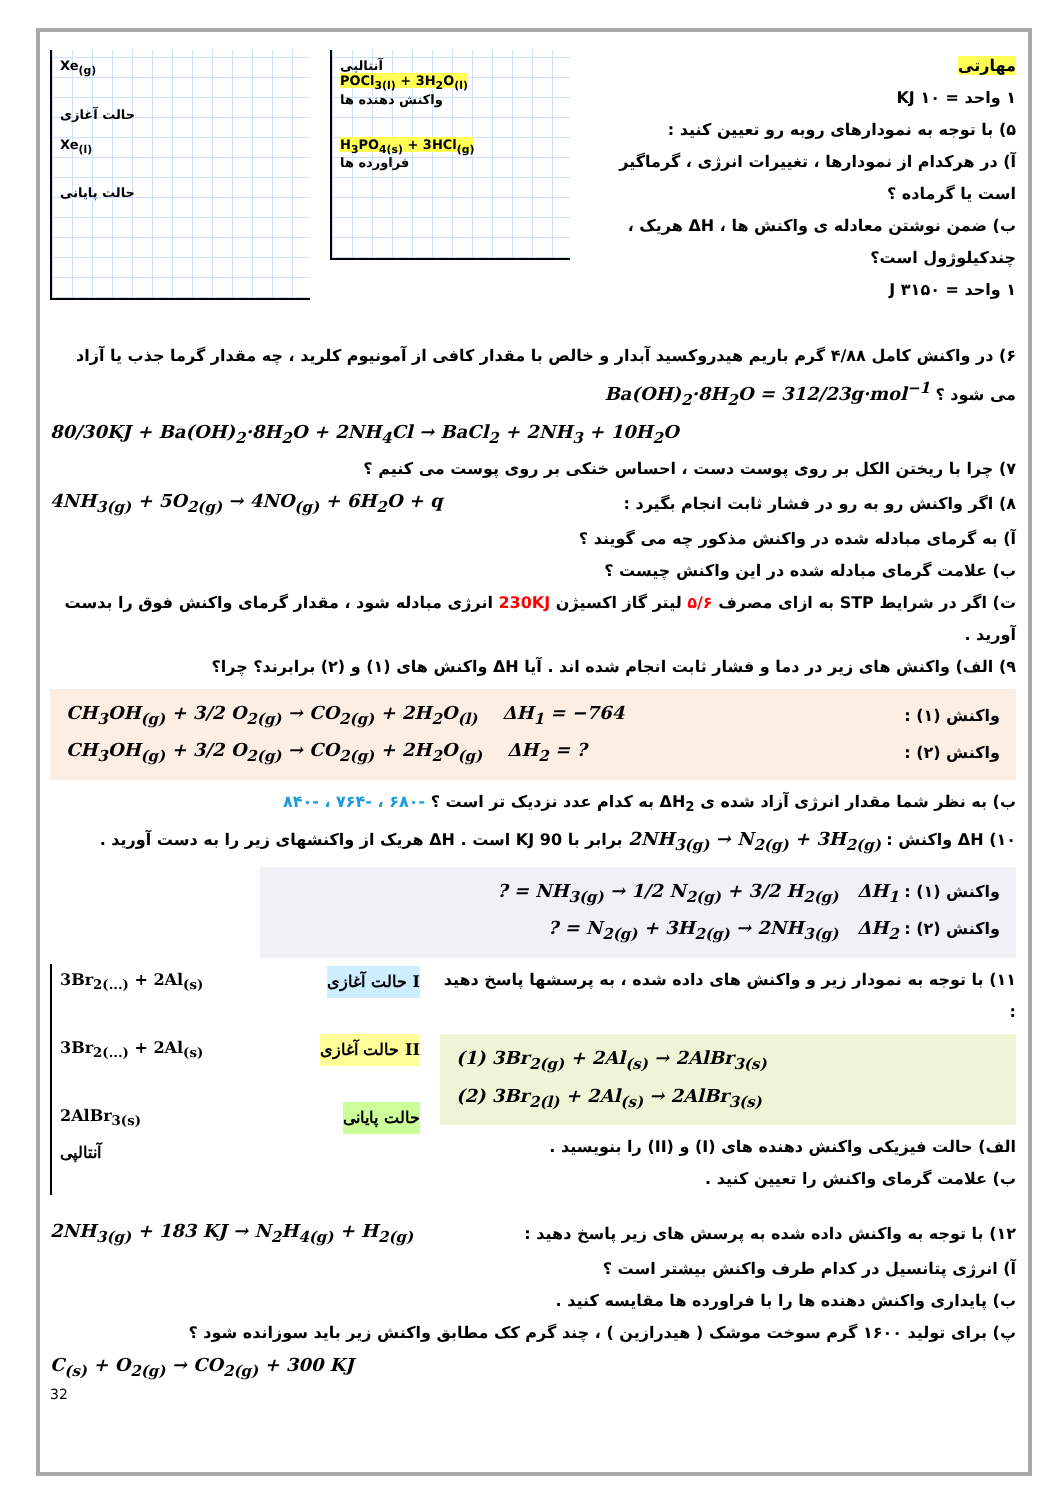Xe<sub>(g)</sub>
حالت آغازی
Xe<sub>(l)</sub>
حالت پایانی
آنتالپی
POCl<sub>3(l)</sub> + 3H<sub>2</sub>O<sub>(l)</sub>
واکنش دهنده ها
H<sub>3</sub>PO<sub>4(s)</sub> + 3HCl<sub>(g)</sub>
فراورده ها
مهارتی
۱ واحد = ۱۰ KJ
۵) با توجه به نمودارهای روبه رو تعیین کنید :
آ) در هرکدام از نمودارها ، تغییرات انرژی ، گرماگیر است یا گرماده ؟
ب) ضمن نوشتن معادله ی واکنش ها ، ΔH هریک ، چندکیلوژول است؟
۱ واحد = ۳۱۵۰ J
۶) در واکنش کامل ۴/۸۸ گرم باریم هیدروکسید آبدار و خالص با مقدار کافی از آمونیوم کلرید ، چه مقدار گرما جذب یا آزاد می شود ؟ Ba(OH)<sub>2</sub>·8H<sub>2</sub>O = 312/23g·mol<sup>−1</sup>
80/30KJ + Ba(OH)<sub>2</sub>·8H<sub>2</sub>O + 2NH<sub>4</sub>Cl → BaCl<sub>2</sub> + 2NH<sub>3</sub> + 10H<sub>2</sub>O
۷) چرا با ریختن الکل بر روی پوست دست ، احساس خنکی بر روی پوست می کنیم ؟
۸) اگر واکنش رو به رو در فشار ثابت انجام بگیرد : 4NH<sub>3(g)</sub> + 5O<sub>2(g)</sub> → 4NO<sub>(g)</sub> + 6H<sub>2</sub>O + q
آ) به گرمای مبادله شده در واکنش مذکور چه می گویند ؟
ب) علامت گرمای مبادله شده در این واکنش چیست ؟
ت) اگر در شرایط STP به ازای مصرف ۵/۶ لیتر گاز اکسیژن 230KJ انرژی مبادله شود ، مقدار گرمای واکنش فوق را بدست آورید .
۹) الف) واکنش های زیر در دما و فشار ثابت انجام شده اند . آیا ΔH واکنش های (۱) و (۲) برابرند؟ چرا؟
واکنش (۱) : CH<sub>3</sub>OH<sub>(g)</sub> + 3/2 O<sub>2(g)</sub> → CO<sub>2(g)</sub> + 2H<sub>2</sub>O<sub>(l)</sub> ΔH<sub>1</sub> = −764
واکنش (۲) : CH<sub>3</sub>OH<sub>(g)</sub> + 3/2 O<sub>2(g)</sub> → CO<sub>2(g)</sub> + 2H<sub>2</sub>O<sub>(g)</sub> ΔH<sub>2</sub> = ?
ب) به نظر شما مقدار انرژی آزاد شده ی ΔH<sub>2</sub> به کدام عدد نزدیک تر است ؟ -۶۸۰ ، -۷۶۴ ، -۸۴۰
۱۰) ΔH واکنش : 2NH<sub>3(g)</sub> → N<sub>2(g)</sub> + 3H<sub>2(g)</sub> برابر با 90 KJ است . ΔH هریک از واکنشهای زیر را به دست آورید .
واکنش (۱) : NH<sub>3(g)</sub> → 1/2 N<sub>2(g)</sub> + 3/2 H<sub>2(g)</sub> ΔH<sub>1</sub> = ?
واکنش (۲) : N<sub>2(g)</sub> + 3H<sub>2(g)</sub> → 2NH<sub>3(g)</sub> ΔH<sub>2</sub> = ?
۱۱) با توجه به نمودار زیر و واکنش های داده شده ، به پرسشها پاسخ دهید :
(1) 3Br<sub>2(g)</sub> + 2Al<sub>(s)</sub> → 2AlBr<sub>3(s)</sub>
(2) 3Br<sub>2(l)</sub> + 2Al<sub>(s)</sub> → 2AlBr<sub>3(s)</sub>
الف) حالت فیزیکی واکنش دهنده های (I) و (II) را بنویسید .
ب) علامت گرمای واکنش را تعیین کنید .
3Br<sub>2(...)</sub> + 2Al<sub>(s)</sub> حالت آغازی I
3Br<sub>2(...)</sub> + 2Al<sub>(s)</sub> حالت آغازی II
2AlBr<sub>3(s)</sub> حالت پایانی
آنتالپی
۱۲) با توجه به واکنش داده شده به پرسش های زیر پاسخ دهید : 2NH<sub>3(g)</sub> + 183 KJ → N<sub>2</sub>H<sub>4(g)</sub> + H<sub>2(g)</sub>
آ) انرژی پتانسیل در کدام طرف واکنش بیشتر است ؟
ب) پایداری واکنش دهنده ها را با فراورده ها مقایسه کنید .
پ) برای تولید ۱۶۰۰ گرم سوخت موشک ( هیدرازین ) ، چند گرم کک مطابق واکنش زیر باید سوزانده شود ؟
C<sub>(s)</sub> + O<sub>2(g)</sub> → CO<sub>2(g)</sub> + 300 KJ
32